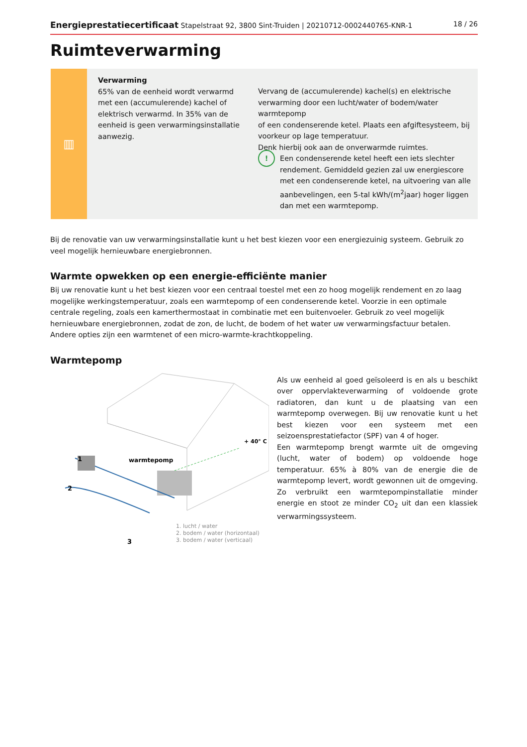Energieprestatiecertificaat Stapelstraat 92, 3800 Sint-Truiden | 20210712-0002440765-KNR-1 18 / 26
Ruimteverwarming
▥
Verwarming
65% van de eenheid wordt verwarmd met een (accumulerende) kachel of elektrisch verwarmd. In 35% van de eenheid is geen verwarmingsinstallatie aanwezig.
Vervang de (accumulerende) kachel(s) en elektrische verwarming door een lucht/water of bodem/water warmtepomp
of een condenserende ketel. Plaats een afgiftesysteem, bij voorkeur op lage temperatuur.
Denk hierbij ook aan de onverwarmde ruimtes.
!
Een condenserende ketel heeft een iets slechter rendement. Gemiddeld gezien zal uw energiescore met een condenserende ketel, na uitvoering van alle aanbevelingen, een 5-tal kWh/(m<sup>2</sup>jaar) hoger liggen dan met een warmtepomp.
Bij de renovatie van uw verwarmingsinstallatie kunt u het best kiezen voor een energiezuinig systeem. Gebruik zo veel mogelijk hernieuwbare energiebronnen.
Warmte opwekken op een energie-efficiënte manier
Bij uw renovatie kunt u het best kiezen voor een centraal toestel met een zo hoog mogelijk rendement en zo laag mogelijke werkingstemperatuur, zoals een warmtepomp of een condenserende ketel. Voorzie in een optimale centrale regeling, zoals een kamerthermostaat in combinatie met een buitenvoeler. Gebruik zo veel mogelijk hernieuwbare energiebronnen, zodat de zon, de lucht, de bodem of het water uw verwarmingsfactuur betalen. Andere opties zijn een warmtenet of een micro-warmte-krachtkoppeling.
Warmtepomp
+ 40° C
warmtepomp
1
2
3
1. lucht / water
2. bodem / water (horizontaal)
3. bodem / water (verticaal)
Als uw eenheid al goed geïsoleerd is en als u beschikt over oppervlakteverwarming of voldoende grote radiatoren, dan kunt u de plaatsing van een warmtepomp overwegen. Bij uw renovatie kunt u het best kiezen voor een systeem met een seizoensprestatiefactor (SPF) van 4 of hoger.
Een warmtepomp brengt warmte uit de omgeving (lucht, water of bodem) op voldoende hoge temperatuur. 65% à 80% van de energie die de warmtepomp levert, wordt gewonnen uit de omgeving. Zo verbruikt een warmtepompinstallatie minder energie en stoot ze minder CO<sub>2</sub> uit dan een klassiek verwarmingssysteem.